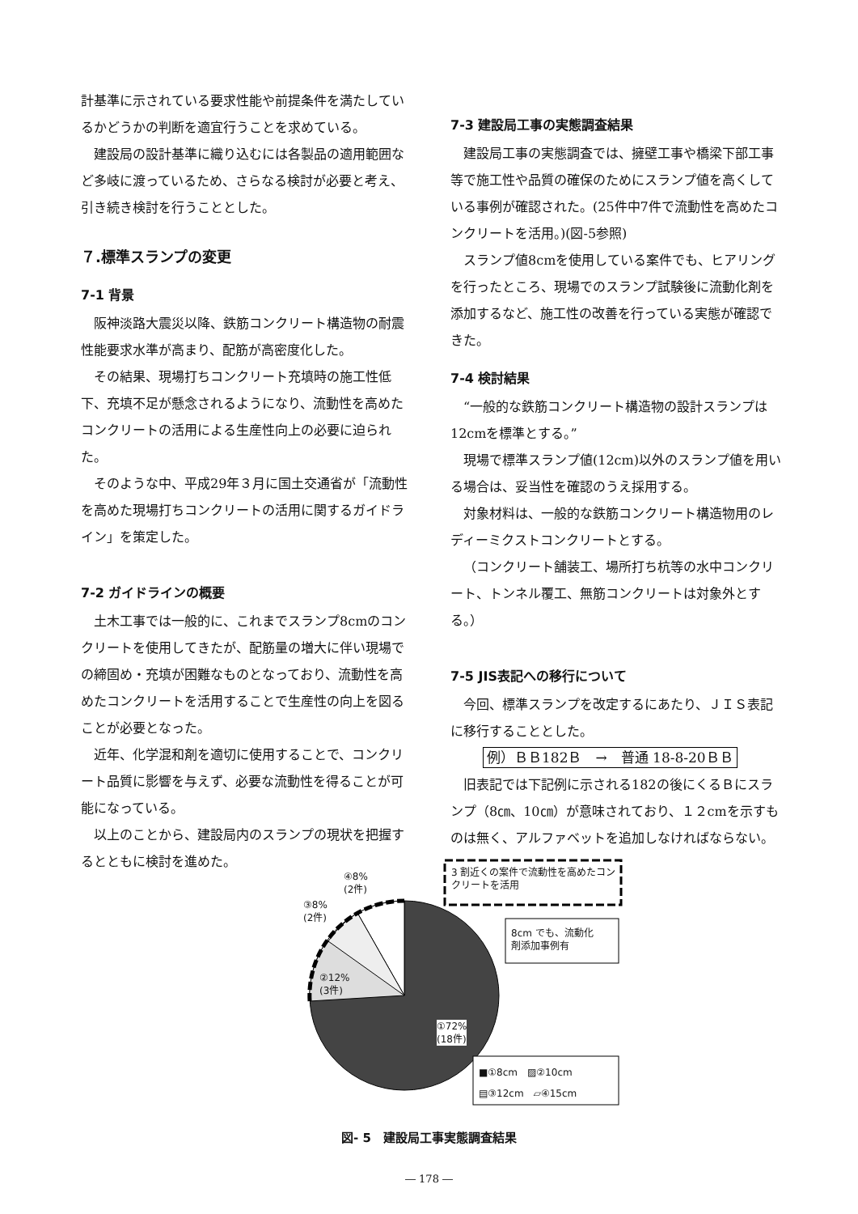計基準に示されている要求性能や前提条件を満たしているかどうかの判断を適宜行うことを求めている。
建設局の設計基準に織り込むには各製品の適用範囲など多岐に渡っているため、さらなる検討が必要と考え、引き続き検討を行うこととした。
７.標準スランプの変更
7-1 背景
阪神淡路大震災以降、鉄筋コンクリート構造物の耐震性能要求水準が高まり、配筋が高密度化した。
その結果、現場打ちコンクリート充填時の施工性低下、充填不足が懸念されるようになり、流動性を高めたコンクリートの活用による生産性向上の必要に迫られた。
そのような中、平成29年３月に国土交通省が「流動性を高めた現場打ちコンクリートの活用に関するガイドライン」を策定した。
7-2 ガイドラインの概要
土木工事では一般的に、これまでスランプ8cmのコンクリートを使用してきたが、配筋量の増大に伴い現場での締固め・充填が困難なものとなっており、流動性を高めたコンクリートを活用することで生産性の向上を図ることが必要となった。
近年、化学混和剤を適切に使用することで、コンクリート品質に影響を与えず、必要な流動性を得ることが可能になっている。
以上のことから、建設局内のスランプの現状を把握するとともに検討を進めた。
7-3 建設局工事の実態調査結果
建設局工事の実態調査では、擁壁工事や橋梁下部工事等で施工性や品質の確保のためにスランプ値を高くしている事例が確認された。(25件中7件で流動性を高めたコンクリートを活用。)(図-5参照)
スランプ値8cmを使用している案件でも、ヒアリングを行ったところ、現場でのスランプ試験後に流動化剤を添加するなど、施工性の改善を行っている実態が確認できた。
7-4 検討結果
“一般的な鉄筋コンクリート構造物の設計スランプは12cmを標準とする。”
現場で標準スランプ値(12cm)以外のスランプ値を用いる場合は、妥当性を確認のうえ採用する。
対象材料は、一般的な鉄筋コンクリート構造物用のレディーミクストコンクリートとする。
（コンクリート舗装工、場所打ち杭等の水中コンクリート、トンネル覆工、無筋コンクリートは対象外とする。）
7-5 JIS表記への移行について
今回、標準スランプを改定するにあたり、ＪＩＳ表記に移行することとした。
例）ＢＢ182Ｂ　→　普通 18-8-20ＢＢ
旧表記では下記例に示される182の後にくるＢにスランプ（8㎝、10㎝）が意味されており、１２cmを示すものは無く、アルファベットを追加しなければならない。
3 割近くの案件で流動性を高めたコンクリートを活用
8cm でも、流動化
剤添加事例有
④8%
(2件)
③8%
(2件)
②12%
(3件)
①72%
(18件)
■①8cm　▨②10cm
▤③12cm　▱④15cm
図- 5　建設局工事実態調査結果
― 178 ―